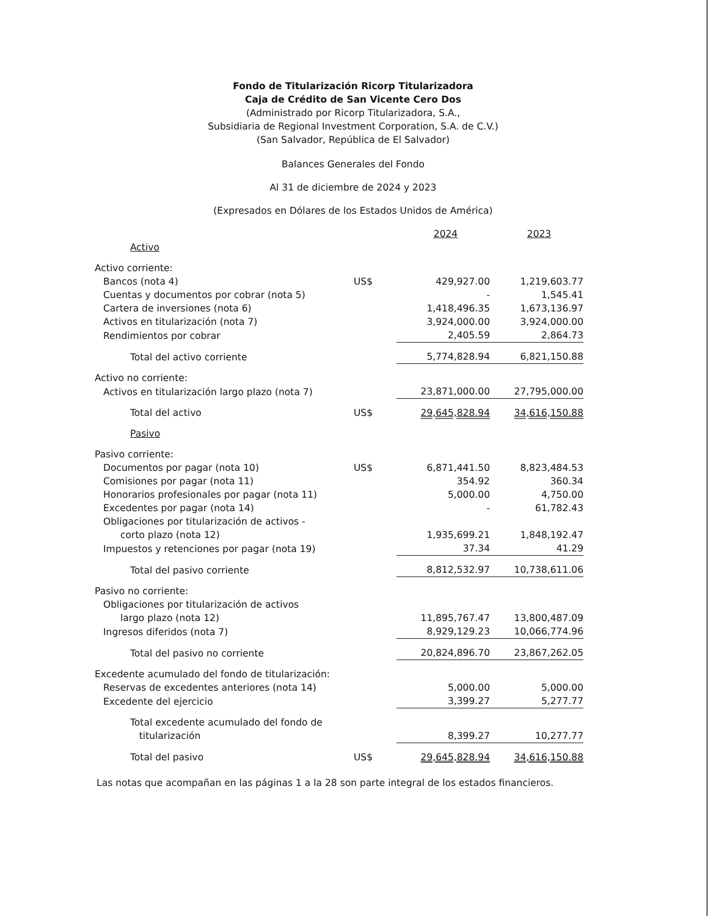Fondo de Titularización Ricorp Titularizadora
Caja de Crédito de San Vicente Cero Dos
(Administrado por Ricorp Titularizadora, S.A.,
Subsidiaria de Regional Investment Corporation, S.A. de C.V.)
(San Salvador, República de El Salvador)
Balances Generales del Fondo
Al 31 de diciembre de 2024 y 2023
(Expresados en Dólares de los Estados Unidos de América)
| | | 2024 | 2023 |
| --- | --- | --- | --- |
| Activo | | | |
| Activo corriente: | | | |
| Bancos (nota 4) | US$ | 429,927.00 | 1,219,603.77 |
| Cuentas y documentos por cobrar (nota 5) | | - | 1,545.41 |
| Cartera de inversiones (nota 6) | | 1,418,496.35 | 1,673,136.97 |
| Activos en titularización (nota 7) | | 3,924,000.00 | 3,924,000.00 |
| Rendimientos por cobrar | | 2,405.59 | 2,864.73 |
| Total del activo corriente | | 5,774,828.94 | 6,821,150.88 |
| Activo no corriente: | | | |
| Activos en titularización largo plazo (nota 7) | | 23,871,000.00 | 27,795,000.00 |
| Total del activo | US$ | 29,645,828.94 | 34,616,150.88 |
| Pasivo | | | |
| Pasivo corriente: | | | |
| Documentos por pagar (nota 10) | US$ | 6,871,441.50 | 8,823,484.53 |
| Comisiones por pagar (nota 11) | | 354.92 | 360.34 |
| Honorarios profesionales por pagar (nota 11) | | 5,000.00 | 4,750.00 |
| Excedentes por pagar (nota 14) | | - | 61,782.43 |
| Obligaciones por titularización de activos - corto plazo (nota 12) | | 1,935,699.21 | 1,848,192.47 |
| Impuestos y retenciones por pagar (nota 19) | | 37.34 | 41.29 |
| Total del pasivo corriente | | 8,812,532.97 | 10,738,611.06 |
| Pasivo no corriente: | | | |
| Obligaciones por titularización de activos largo plazo (nota 12) | | 11,895,767.47 | 13,800,487.09 |
| Ingresos diferidos (nota 7) | | 8,929,129.23 | 10,066,774.96 |
| Total del pasivo no corriente | | 20,824,896.70 | 23,867,262.05 |
| Excedente acumulado del fondo de titularización: | | | |
| Reservas de excedentes anteriores (nota 14) | | 5,000.00 | 5,000.00 |
| Excedente del ejercicio | | 3,399.27 | 5,277.77 |
| Total excedente acumulado del fondo de titularización | | 8,399.27 | 10,277.77 |
| Total del pasivo | US$ | 29,645,828.94 | 34,616,150.88 |
Las notas que acompañan en las páginas 1 a la 28 son parte integral de los estados financieros.